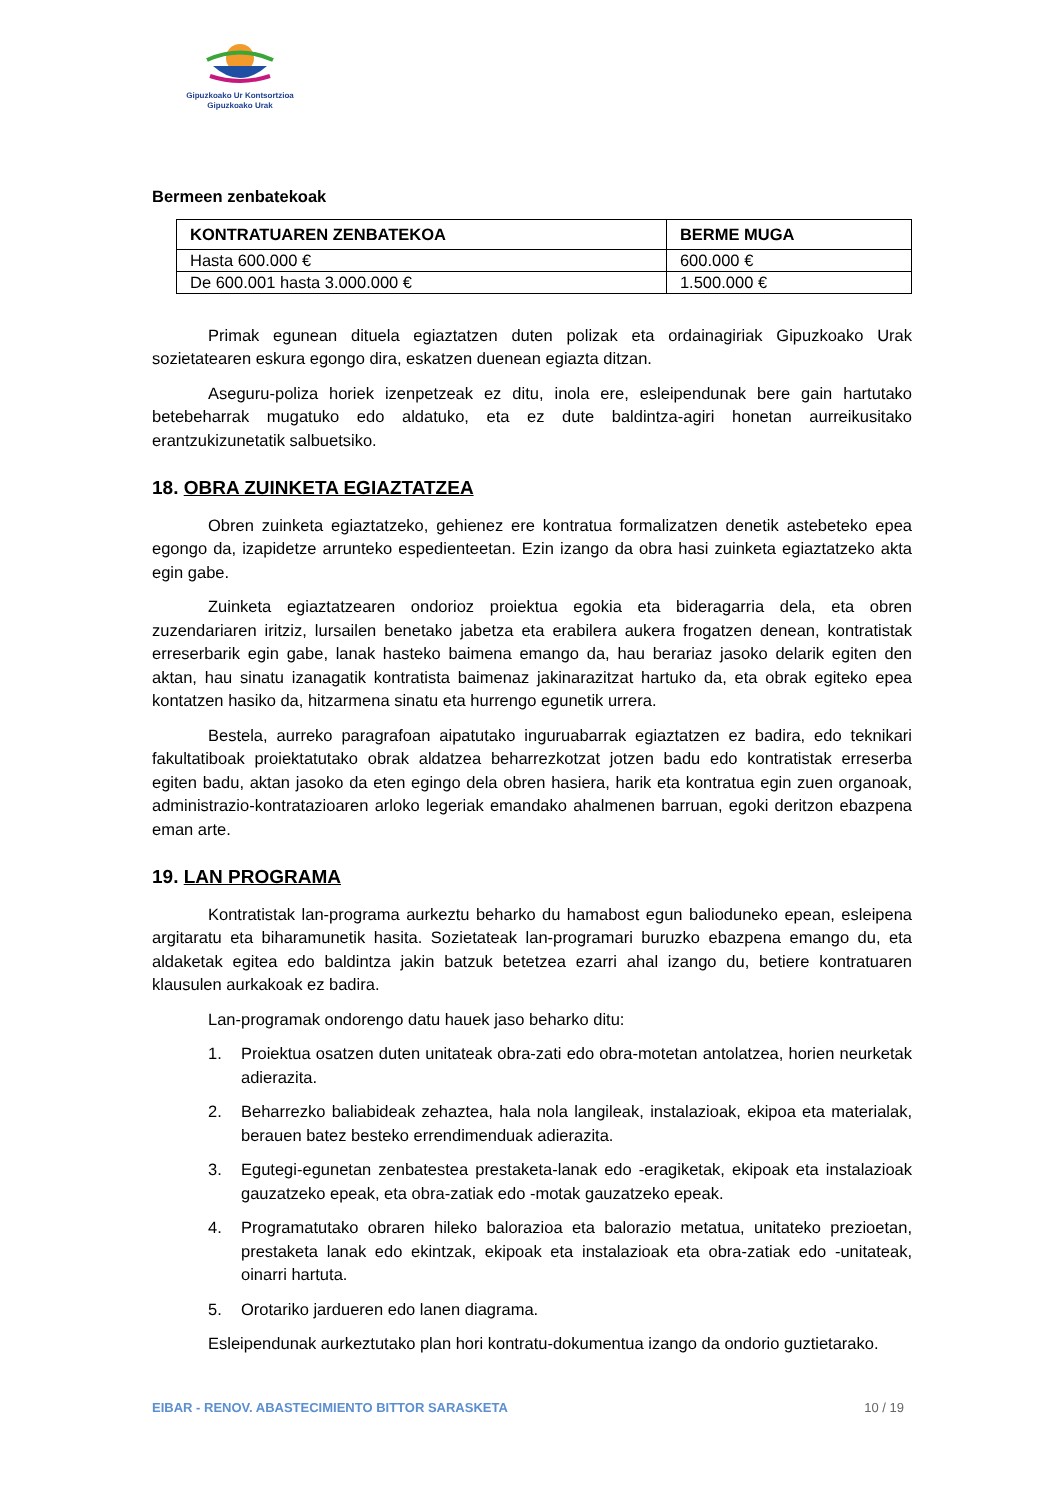Gipuzkoako Ur Kontsortzioa
Gipuzkoako Urak
Bermeen zenbatekoak
| KONTRATUAREN ZENBATEKOA | BERME MUGA |
| --- | --- |
| Hasta 600.000 € | 600.000 € |
| De 600.001 hasta 3.000.000 € | 1.500.000 € |
Primak egunean dituela egiaztatzen duten polizak eta ordainagiriak Gipuzkoako Urak sozietatearen eskura egongo dira, eskatzen duenean egiazta ditzan.
Aseguru-poliza horiek izenpetzeak ez ditu, inola ere, esleipendunak bere gain hartutako betebeharrak mugatuko edo aldatuko, eta ez dute baldintza-agiri honetan aurreikusitako erantzukizunetatik salbuetsiko.
18. OBRA ZUINKETA EGIAZTATZEA
Obren zuinketa egiaztatzeko, gehienez ere kontratua formalizatzen denetik astebeteko epea egongo da, izapidetze arrunteko espedienteetan. Ezin izango da obra hasi zuinketa egiaztatzeko akta egin gabe.
Zuinketa egiaztatzearen ondorioz proiektua egokia eta bideragarria dela, eta obren zuzendariaren iritziz, lursailen benetako jabetza eta erabilera aukera frogatzen denean, kontratistak erreserbarik egin gabe, lanak hasteko baimena emango da, hau berariaz jasoko delarik egiten den aktan, hau sinatu izanagatik kontratista baimenaz jakinarazitzat hartuko da, eta obrak egiteko epea kontatzen hasiko da, hitzarmena sinatu eta hurrengo egunetik urrera.
Bestela, aurreko paragrafoan aipatutako inguruabarrak egiaztatzen ez badira, edo teknikari fakultatiboak proiektatutako obrak aldatzea beharrezkotzat jotzen badu edo kontratistak erreserba egiten badu, aktan jasoko da eten egingo dela obren hasiera, harik eta kontratua egin zuen organoak, administrazio-kontratazioaren arloko legeriak emandako ahalmenen barruan, egoki deritzon ebazpena eman arte.
19. LAN PROGRAMA
Kontratistak lan-programa aurkeztu beharko du hamabost egun balioduneko epean, esleipena argitaratu eta biharamunetik hasita. Sozietateak lan-programari buruzko ebazpena emango du, eta aldaketak egitea edo baldintza jakin batzuk betetzea ezarri ahal izango du, betiere kontratuaren klausulen aurkakoak ez badira.
Lan-programak ondorengo datu hauek jaso beharko ditu:
1. Proiektua osatzen duten unitateak obra-zati edo obra-motetan antolatzea, horien neurketak adierazita.
2. Beharrezko baliabideak zehaztea, hala nola langileak, instalazioak, ekipoa eta materialak, berauen batez besteko errendimenduak adierazita.
3. Egutegi-egunetan zenbatestea prestaketa-lanak edo -eragiketak, ekipoak eta instalazioak gauzatzeko epeak, eta obra-zatiak edo -motak gauzatzeko epeak.
4. Programatutako obraren hileko balorazioa eta balorazio metatua, unitateko prezioetan, prestaketa lanak edo ekintzak, ekipoak eta instalazioak eta obra-zatiak edo -unitateak, oinarri hartuta.
5. Orotariko jardueren edo lanen diagrama.
Esleipendunak aurkeztutako plan hori kontratu-dokumentua izango da ondorio guztietarako.
EIBAR - RENOV. ABASTECIMIENTO BITTOR SARASKETA 10 / 19